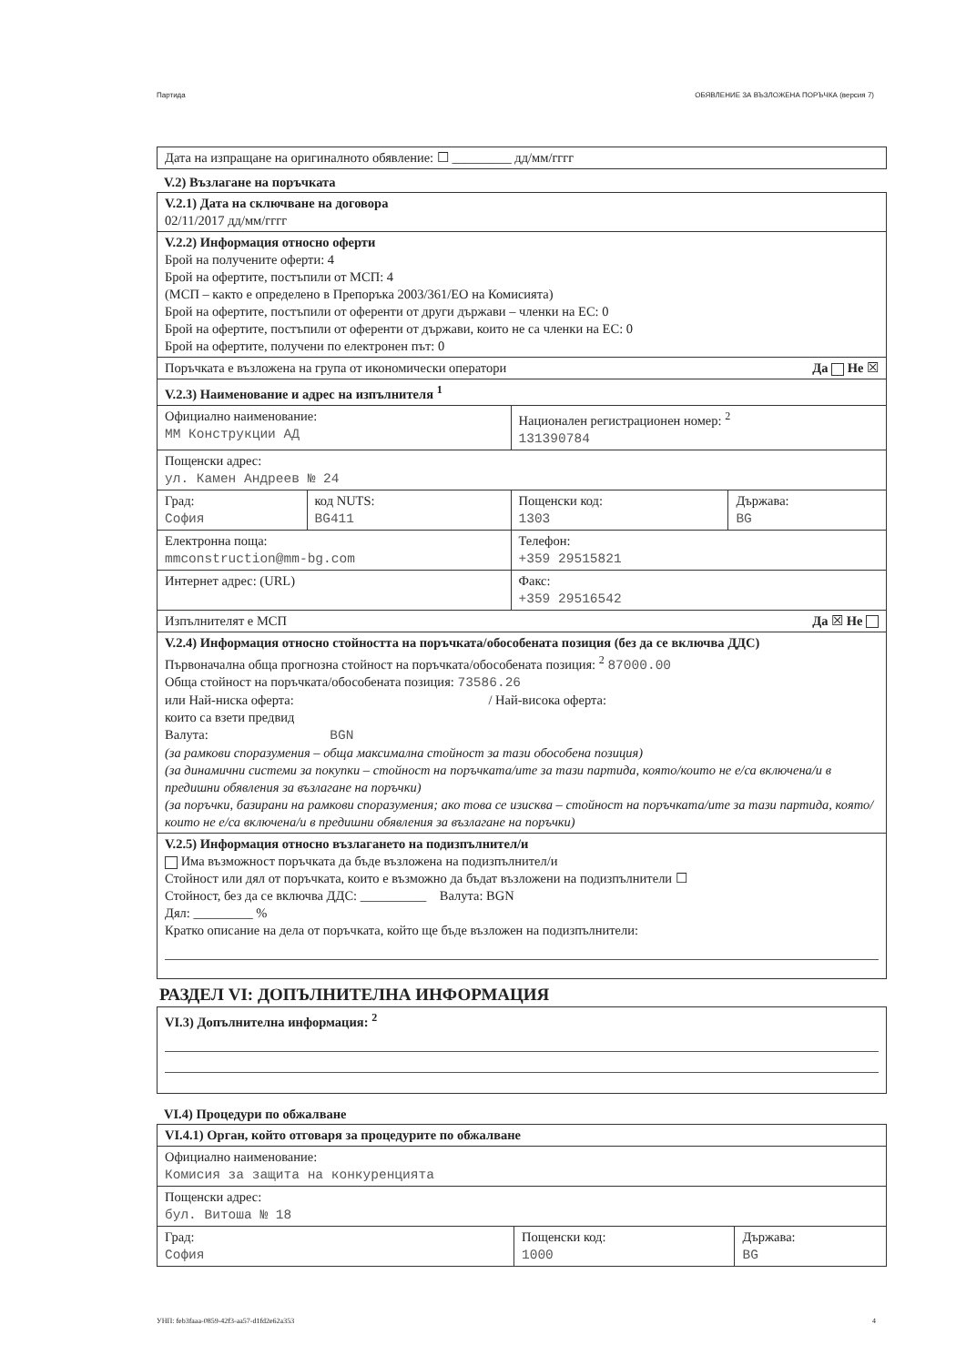Партида ОБЯВЛЕНИЕ ЗА ВЪЗЛОЖЕНА ПОРЪЧКА (версия 7)
| Дата на изпращане на оригиналното обявление: ☐ _________ дд/мм/гггг |
V.2) Възлагане на поръчката
| V.2.1) Дата на сключване на договора 02/11/2017 дд/мм/гггг | | | |
| V.2.2) Информация относно оферти Брой на получените оферти: 4 Брой на офертите, постъпили от МСП: 4 (МСП – както е определено в Препоръка 2003/361/ЕО на Комисията) Брой на офертите, постъпили от оференти от други държави – членки на ЕС: 0 Брой на офертите, постъпили от оференти от държави, които не са членки на ЕС: 0 Брой на офертите, получени по електронен път: 0 | | | |
| Поръчката е възложена на група от икономически оператори Да Не ☒ | | | |
| V.2.3) Наименование и адрес на изпълнителя <sup>1</sup> | | | |
| Официално наименование: ММ Конструкции АД | | Национален регистрационен номер: <sup>2</sup> 131390784 | |
| Пощенски адрес: ул. Камен Андреев № 24 | | | |
| Град: София | код NUTS: BG411 | Пощенски код: 1303 | Държава: BG |
| Електронна поща: mmconstruction@mm-bg.com | | Телефон: +359 29515821 | |
| Интернет адрес: (URL) | | Факс: +359 29516542 | |
| Изпълнителят е МСП Да ☒ Не | | | |
| V.2.4) Информация относно стойността на поръчката/обособената позиция (без да се включва ДДС) Първоначална обща прогнозна стойност на поръчката/обособената позиция: <sup>2</sup> 87000.00 Обща стойност на поръчката/обособената позиция: 73586.26 или Най-ниска оферта: / Най-висока оферта: които са взети предвид Валута: BGN (за рамкови споразумения – обща максимална стойност за тази обособена позиция) (за динамични системи за покупки – стойност на поръчката/ите за тази партида, която/които не е/са включена/и в предишни обявления за възлагане на поръчки) (за поръчки, базирани на рамкови споразумения; ако това се изисква – стойност на поръчката/ите за тази партида, която/които не е/са включена/и в предишни обявления за възлагане на поръчки) | | | |
| V.2.5) Информация относно възлагането на подизпълнител/и Има възможност поръчката да бъде възложена на подизпълнител/и Стойност или дял от поръчката, които е възможно да бъдат възложени на подизпълнители ☐ Стойност, без да се включва ДДС: __________ Валута: BGN Дял: _________ % Кратко описание на дела от поръчката, който ще бъде възложен на подизпълнители: | | | |
РАЗДЕЛ VI: ДОПЪЛНИТЕЛНА ИНФОРМАЦИЯ
| VI.3) Допълнителна информация: <sup>2</sup> |
VI.4) Процедури по обжалване
| VI.4.1) Орган, който отговаря за процедурите по обжалване | | |
| Официално наименование: Комисия за защита на конкуренцията | | |
| Пощенски адрес: бул. Витоша № 18 | | |
| Град: София | Пощенски код: 1000 | Държава: BG |
УНП: feb3faaa-0859-42f3-aa57-d1fd2e62a353 4